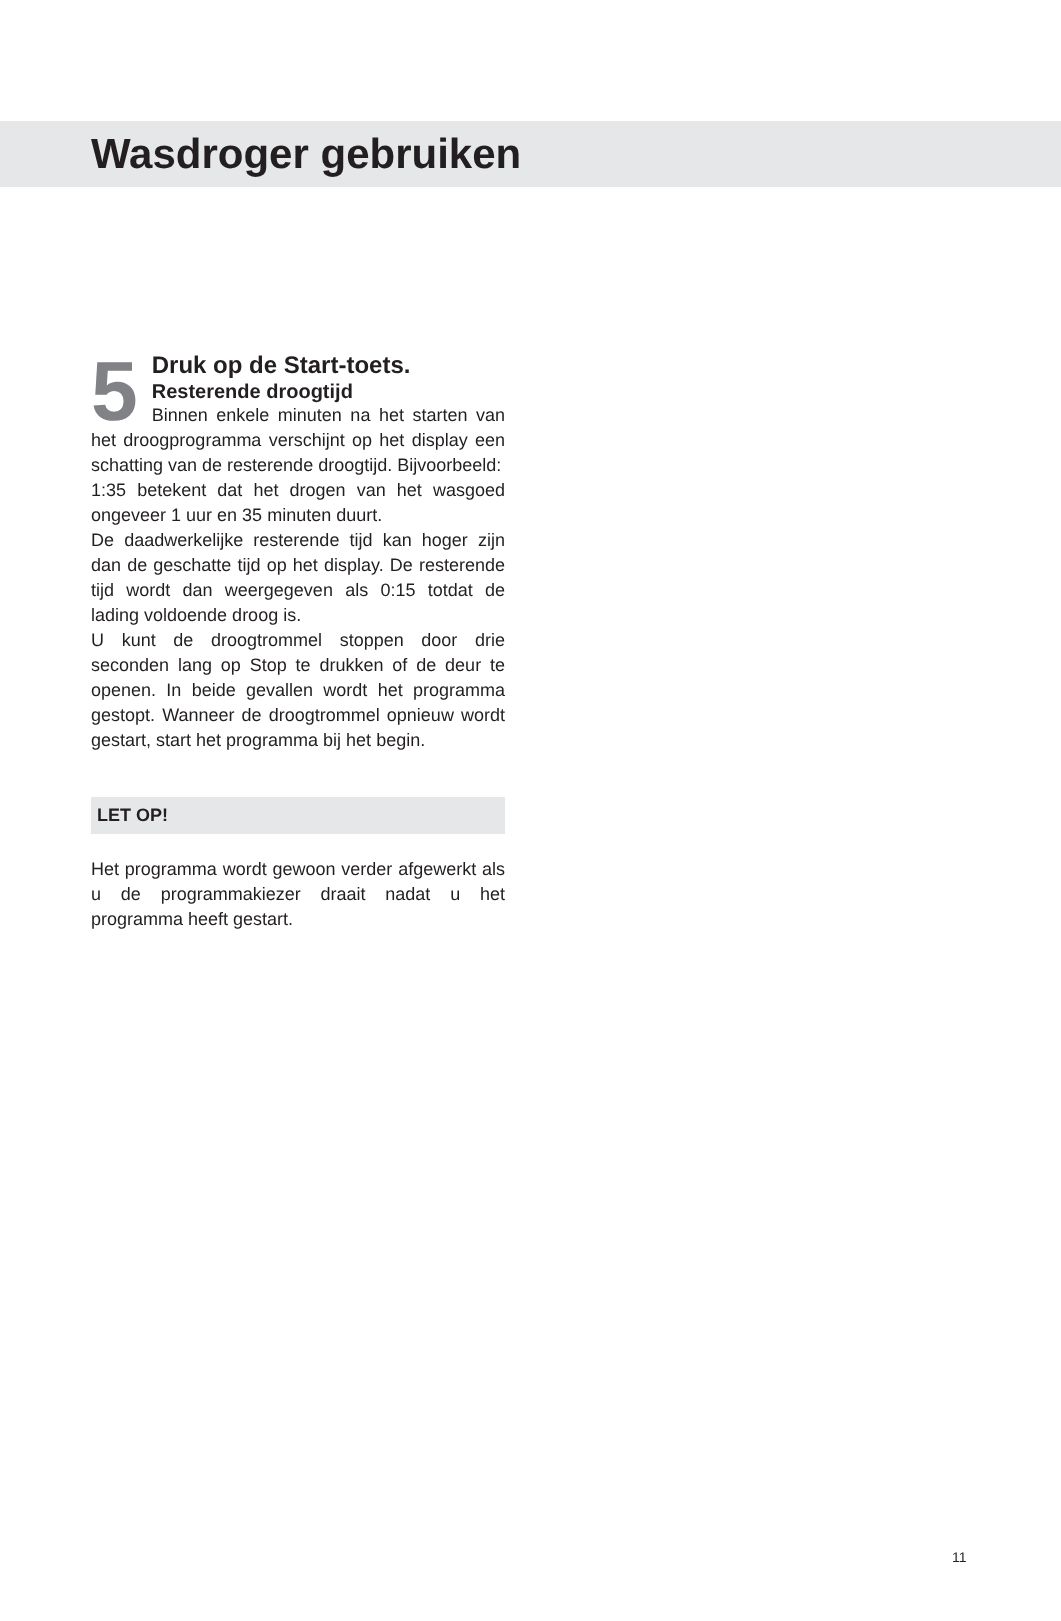Wasdroger gebruiken
5
Druk op de Start-toets.
Resterende droogtijd
Binnen enkele minuten na het starten van het droogprogramma verschijnt op het display een schatting van de resterende droogtijd. Bijvoorbeeld:
1:35 betekent dat het drogen van het wasgoed ongeveer 1 uur en 35 minuten duurt.
De daadwerkelijke resterende tijd kan hoger zijn dan de geschatte tijd op het display. De resterende tijd wordt dan weergegeven als 0:15 totdat de lading voldoende droog is.
U kunt de droogtrommel stoppen door drie seconden lang op Stop te drukken of de deur te openen. In beide gevallen wordt het programma gestopt. Wanneer de droogtrommel opnieuw wordt gestart, start het programma bij het begin.
LET OP!
Het programma wordt gewoon verder afgewerkt als u de programmakiezer draait nadat u het programma heeft gestart.
11